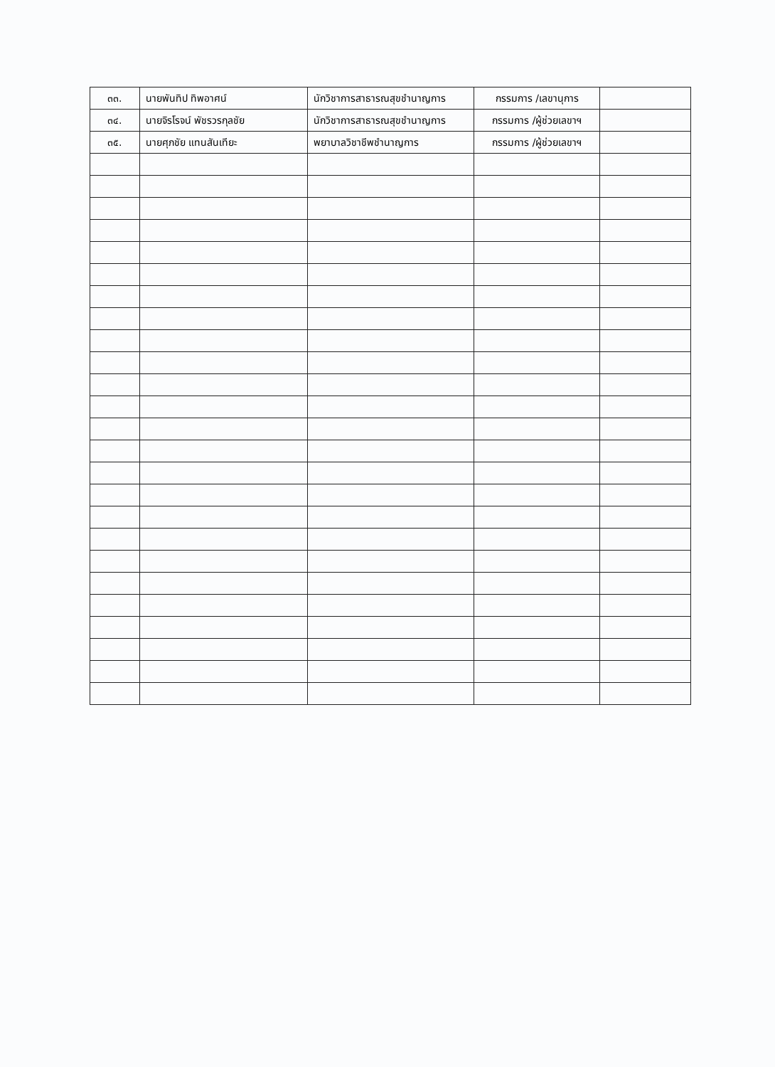| ๓๓. | นายพันทิป ทิพอาศน์ | นักวิชาการสาธารณสุขชำนาญการ | กรรมการ /เลขานุการ | |
| ๓๔. | นายจิรโรจน์ พัชรวรกุลชัย | นักวิชาการสาธารณสุขชำนาญการ | กรรมการ /ผู้ช่วยเลขาฯ | |
| ๓๕. | นายศุภชัย แทนสันเทียะ | พยาบาลวิชาชีพชำนาญการ | กรรมการ /ผู้ช่วยเลขาฯ | |